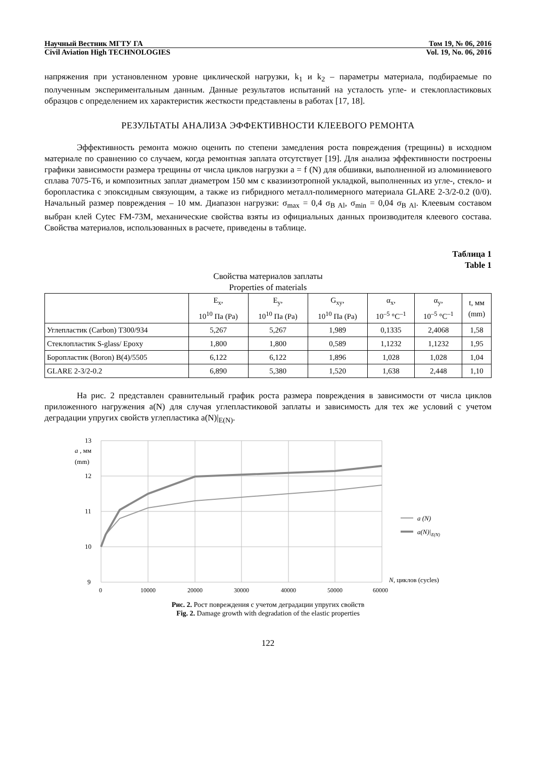Научный Вестник МГТУ ГА Том 19, № 06, 2016
Civil Aviation High TECHNOLOGIES Vol. 19, No. 06, 2016
напряжения при установленном уровне циклической нагрузки, k<sub>1</sub> и k<sub>2</sub> – параметры материала, подбираемые по полученным экспериментальным данным. Данные результатов испытаний на усталость угле- и стеклопластиковых образцов с определением их характеристик жесткости представлены в работах [17, 18].
РЕЗУЛЬТАТЫ АНАЛИЗА ЭФФЕКТИВНОСТИ КЛЕЕВОГО РЕМОНТА
Эффективность ремонта можно оценить по степени замедления роста повреждения (трещины) в исходном материале по сравнению со случаем, когда ремонтная заплата отсутствует [19]. Для анализа эффективности построены графики зависимости размера трещины от числа циклов нагрузки a = f (N) для обшивки, выполненной из алюминиевого сплава 7075-T6, и композитных заплат диаметром 150 мм с квазиизотропной укладкой, выполненных из угле-, стекло- и боропластика с эпоксидным связующим, а также из гибридного металл-полимерного материала GLARE 2-3/2-0.2 (0/0). Начальный размер повреждения – 10 мм. Диапазон нагрузки: σ<sub>max</sub> = 0,4 σ<sub>B Al</sub>, σ<sub>min</sub> = 0,04 σ<sub>B Al</sub>. Клеевым составом выбран клей Cytec FM-73M, механические свойства взяты из официальных данных производителя клеевого состава. Свойства материалов, использованных в расчете, приведены в таблице.
Таблица 1
Table 1
Свойства материалов заплаты
Properties of materials
| | E<sub>x</sub>, 10<sup>10</sup> Па (Pa) | E<sub>y</sub>, 10<sup>10</sup> Па (Pa) | G<sub>xy</sub>, 10<sup>10</sup> Па (Pa) | α<sub>x</sub>, 10<sup>–5</sup> °C<sup>–1</sup> | α<sub>y</sub>, 10<sup>–5</sup> °C<sup>–1</sup> | t, мм (mm) |
| --- | --- | --- | --- | --- | --- | --- |
| Углепластик (Carbon) T300/934 | 5,267 | 5,267 | 1,989 | 0,1335 | 2,4068 | 1,58 |
| Стеклопластик S-glass/ Epoxy | 1,800 | 1,800 | 0,589 | 1,1232 | 1,1232 | 1,95 |
| Боропластик (Boron) B(4)/5505 | 6,122 | 6,122 | 1,896 | 1,028 | 1,028 | 1,04 |
| GLARE 2-3/2-0.2 | 6,890 | 5,380 | 1,520 | 1,638 | 2,448 | 1,10 |
На рис. 2 представлен сравнительный график роста размера повреждения в зависимости от числа циклов приложенного нагружения a(N) для случая углепластиковой заплаты и зависимость для тех же условий с учетом деградации упругих свойств углепластика a(N)|<sub>E(N)</sub>.
13
12
11
10
9
a
, мм
(mm)
0
10000
20000
30000
40000
50000
60000
N, циклов (cycles)
a (N)
a(N)|E(N)
Рис. 2. Рост повреждения с учетом деградации упругих свойств
Fig. 2. Damage growth with degradation of the elastic properties
122